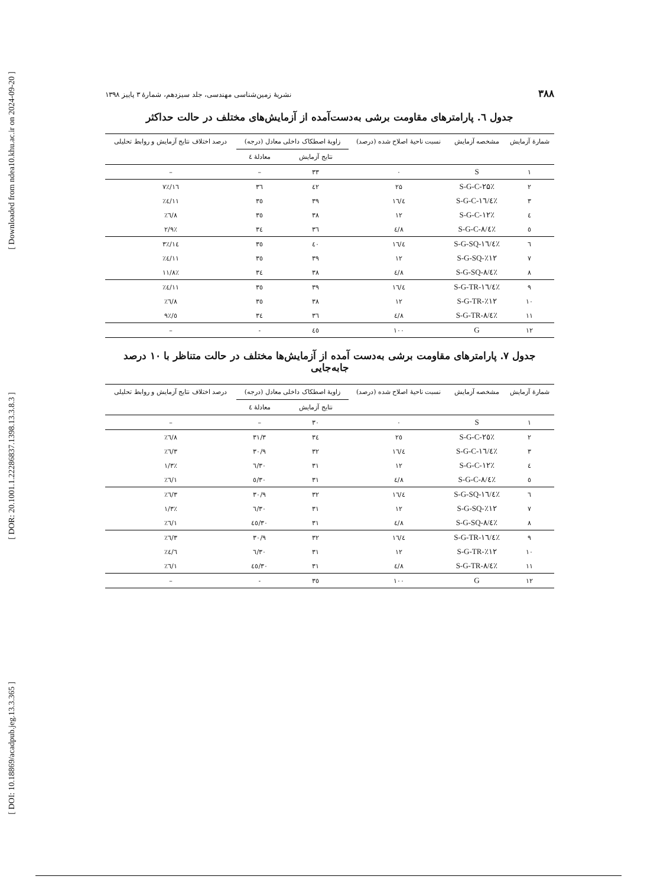[ Downloaded from ndea10.khu.ac.ir on 2024-09-20 ]
[ DOR: 20.1001.1.22286837.1398.13.3.8.3 ]
[ DOI: 10.18869/acadpub.jeg.13.3.365 ]
۳۸۸ نشریهٔ زمین‌شناسی مهندسی، جلد سیزدهم، شمارهٔ ۳ پاییز ۱۳۹۸
جدول ٦. پارامترهای مقاومت برشی به‌دست‌آمده از آزمایش‌های مختلف در حالت حداکثر
| شمارهٔ آزمایش | مشخصه آزمایش | نسبت ناحیهٔ اصلاح شده (درصد) | زاویهٔ اصطکاک داخلی معادل (درجه) | | درصد اختلاف نتایج آزمایش و روابط تحلیلی |
| --- | --- | --- | --- | --- | --- |
| | | | نتایج آزمایش | معادلهٔ ٤ | |
| ۱ | S | ۰ | ۳۳ | – | – |
| ۲ | S-G-C-۲۵٪ | ۲۵ | ٤۲ | ۳٦ | ۱٦/۷٪ |
| ۳ | S-G-C-۱٦/٤٪ | ۱٦/٤ | ۳۹ | ۳٥ | ۱۱/٤٪ |
| ٤ | S-G-C-۱۲٪ | ۱۲ | ۳۸ | ۳٥ | ۸/٦٪ |
| ٥ | S-G-C-۸/٤٪ | ۸/٤ | ۳٦ | ۳٤ | ۲/۹٪ |
| ٦ | S-G-SQ-۱٦/٤٪ | ۱٦/٤ | ٤۰ | ۳٥ | ۱٤/۳٪ |
| ۷ | S-G-SQ-٪۱۲ | ۱۲ | ۳۹ | ۳٥ | ۱۱/٤٪ |
| ۸ | S-G-SQ-۸/٤٪ | ۸/٤ | ۳۸ | ۳٤ | ۱۱/۸٪ |
| ۹ | S-G-TR-۱٦/٤٪ | ۱٦/٤ | ۳۹ | ۳٥ | ۱۱/٤٪ |
| ۱۰ | S-G-TR-٪۱۲ | ۱۲ | ۳۸ | ۳٥ | ۸/٦٪ |
| ۱۱ | S-G-TR-۸/٤٪ | ۸/٤ | ۳٦ | ۳٤ | ٥/۹٪ |
| ۱۲ | G | ۱۰۰ | ٤٥ | - | – |
جدول ۷. پارامترهای مقاومت برشی به‌دست آمده از آزمایش‌ها مختلف در حالت متناظر با ۱۰ درصد جابه‌جایی
| شمارهٔ آزمایش | مشخصه آزمایش | نسبت ناحیهٔ اصلاح شده (درصد) | زاویهٔ اصطکاک داخلی معادل (درجه) | | درصد اختلاف نتایج آزمایش و روابط تحلیلی |
| --- | --- | --- | --- | --- | --- |
| | | | نتایج آزمایش | معادلهٔ ٤ | |
| ۱ | S | ۰ | ۳۰ | – | – |
| ۲ | S-G-C-۲٥٪ | ۲٥ | ۳٤ | ۳۱/۳ | ۸/٦٪ |
| ۳ | S-G-C-۱٦/٤٪ | ۱٦/٤ | ۳۲ | ۳۰/۹ | ۳/٦٪ |
| ٤ | S-G-C-۱۲٪ | ۱۲ | ۳۱ | ۳۰/٦ | ۱/۳٪ |
| ٥ | S-G-C-۸/٤٪ | ۸/٤ | ۳۱ | ۳۰/٥ | ۱/٦٪ |
| ٦ | S-G-SQ-۱٦/٤٪ | ۱٦/٤ | ۳۲ | ۳۰/۹ | ۳/٦٪ |
| ۷ | S-G-SQ-٪۱۲ | ۱۲ | ۳۱ | ۳۰/٦ | ۱/۳٪ |
| ۸ | S-G-SQ-۸/٤٪ | ۸/٤ | ۳۱ | ۳۰/٤٥ | ۱/٦٪ |
| ۹ | S-G-TR-۱٦/٤٪ | ۱٦/٤ | ۳۲ | ۳۰/۹ | ۳/٦٪ |
| ۱۰ | S-G-TR-٪۱۲ | ۱۲ | ۳۱ | ۳۰/٦ | ٤/٦٪ |
| ۱۱ | S-G-TR-۸/٤٪ | ۸/٤ | ۳۱ | ۳۰/٤٥ | ۱/٦٪ |
| ۱۲ | G | ۱۰۰ | ۳٥ | - | – |